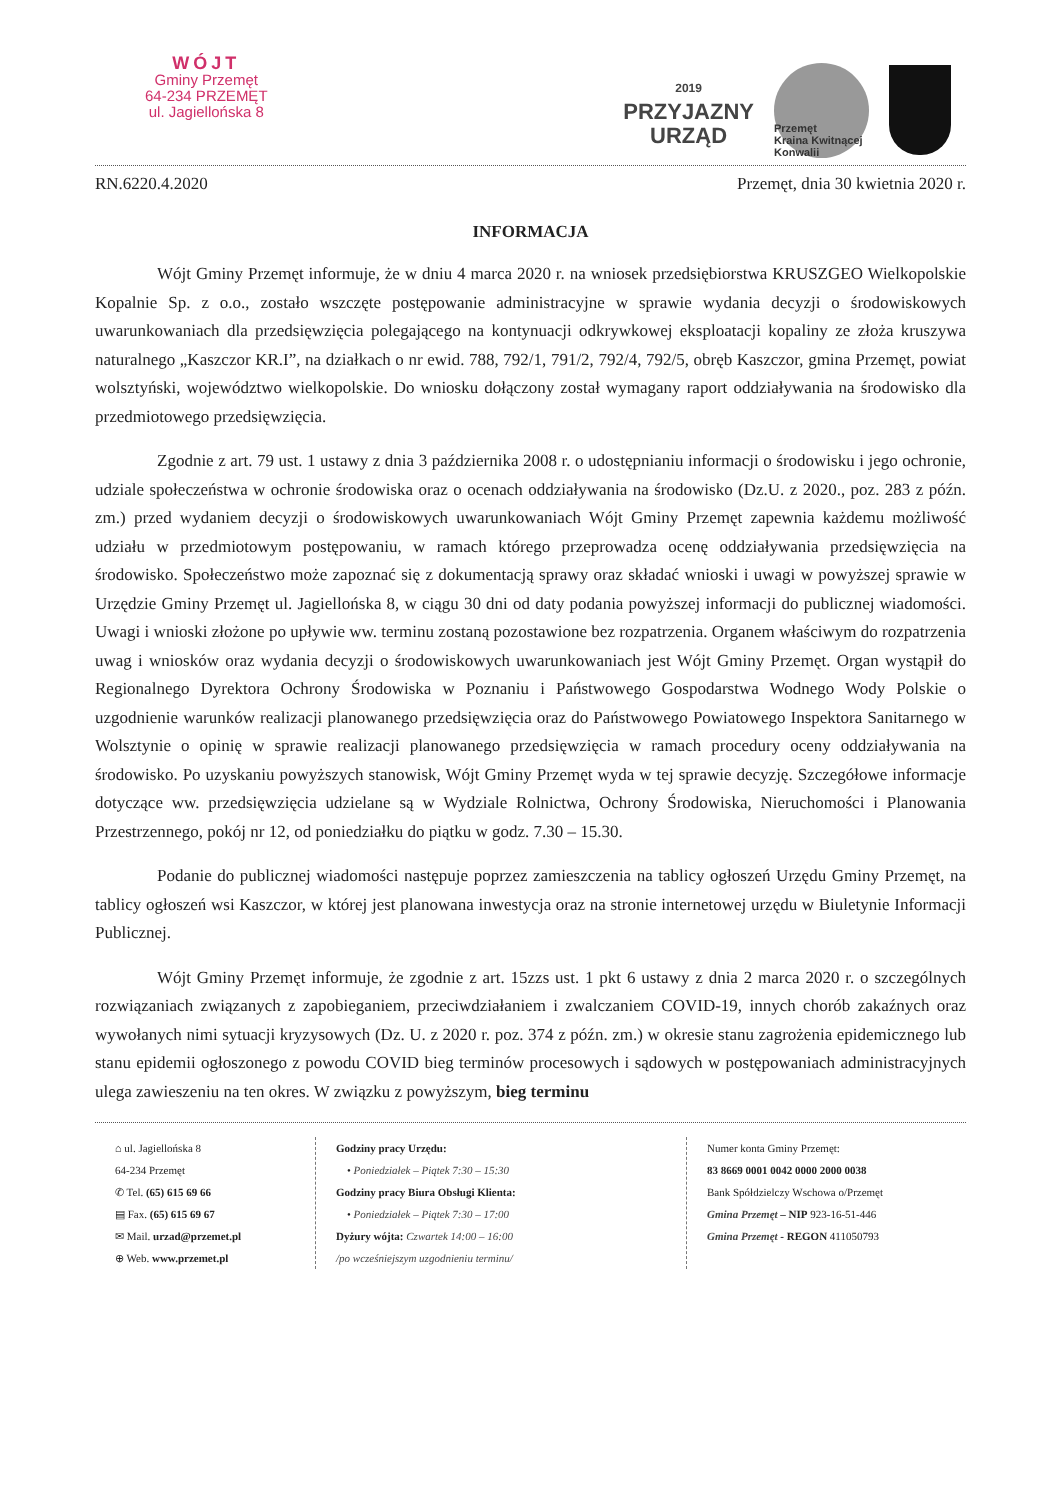WÓJT
Gminy Przemęt
64-234 PRZEMĘT
ul. Jagiellońska 8
2019
PRZYJAZNY
URZĄD
Przemęt
Kraina Kwitnącej Konwalii
RN.6220.4.2020 Przemęt, dnia 30 kwietnia 2020 r.
INFORMACJA
Wójt Gminy Przemęt informuje, że w dniu 4 marca 2020 r. na wniosek przedsiębiorstwa KRUSZGEO Wielkopolskie Kopalnie Sp. z o.o., zostało wszczęte postępowanie administracyjne w sprawie wydania decyzji o środowiskowych uwarunkowaniach dla przedsięwzięcia polegającego na kontynuacji odkrywkowej eksploatacji kopaliny ze złoża kruszywa naturalnego „Kaszczor KR.I”, na działkach o nr ewid. 788, 792/1, 791/2, 792/4, 792/5, obręb Kaszczor, gmina Przemęt, powiat wolsztyński, województwo wielkopolskie. Do wniosku dołączony został wymagany raport oddziaływania na środowisko dla przedmiotowego przedsięwzięcia.
Zgodnie z art. 79 ust. 1 ustawy z dnia 3 października 2008 r. o udostępnianiu informacji o środowisku i jego ochronie, udziale społeczeństwa w ochronie środowiska oraz o ocenach oddziaływania na środowisko (Dz.U. z 2020., poz. 283 z późn. zm.) przed wydaniem decyzji o środowiskowych uwarunkowaniach Wójt Gminy Przemęt zapewnia każdemu możliwość udziału w przedmiotowym postępowaniu, w ramach którego przeprowadza ocenę oddziaływania przedsięwzięcia na środowisko. Społeczeństwo może zapoznać się z dokumentacją sprawy oraz składać wnioski i uwagi w powyższej sprawie w Urzędzie Gminy Przemęt ul. Jagiellońska 8, w ciągu 30 dni od daty podania powyższej informacji do publicznej wiadomości. Uwagi i wnioski złożone po upływie ww. terminu zostaną pozostawione bez rozpatrzenia. Organem właściwym do rozpatrzenia uwag i wniosków oraz wydania decyzji o środowiskowych uwarunkowaniach jest Wójt Gminy Przemęt. Organ wystąpił do Regionalnego Dyrektora Ochrony Środowiska w Poznaniu i Państwowego Gospodarstwa Wodnego Wody Polskie o uzgodnienie warunków realizacji planowanego przedsięwzięcia oraz do Państwowego Powiatowego Inspektora Sanitarnego w Wolsztynie o opinię w sprawie realizacji planowanego przedsięwzięcia w ramach procedury oceny oddziaływania na środowisko. Po uzyskaniu powyższych stanowisk, Wójt Gminy Przemęt wyda w tej sprawie decyzję. Szczegółowe informacje dotyczące ww. przedsięwzięcia udzielane są w Wydziale Rolnictwa, Ochrony Środowiska, Nieruchomości i Planowania Przestrzennego, pokój nr 12, od poniedziałku do piątku w godz. 7.30 – 15.30.
Podanie do publicznej wiadomości następuje poprzez zamieszczenia na tablicy ogłoszeń Urzędu Gminy Przemęt, na tablicy ogłoszeń wsi Kaszczor, w której jest planowana inwestycja oraz na stronie internetowej urzędu w Biuletynie Informacji Publicznej.
Wójt Gminy Przemęt informuje, że zgodnie z art. 15zzs ust. 1 pkt 6 ustawy z dnia 2 marca 2020 r. o szczególnych rozwiązaniach związanych z zapobieganiem, przeciwdziałaniem i zwalczaniem COVID-19, innych chorób zakaźnych oraz wywołanych nimi sytuacji kryzysowych (Dz. U. z 2020 r. poz. 374 z późn. zm.) w okresie stanu zagrożenia epidemicznego lub stanu epidemii ogłoszonego z powodu COVID bieg terminów procesowych i sądowych w postępowaniach administracyjnych ulega zawieszeniu na ten okres. W związku z powyższym, bieg terminu
⌂ ul. Jagiellońska 8
64-234 Przemęt
✆ Tel. (65) 615 69 66
▤ Fax. (65) 615 69 67
✉ Mail. urzad@przemet.pl
⊕ Web. www.przemet.pl
Godziny pracy Urzędu:
• Poniedziałek – Piątek 7:30 – 15:30
Godziny pracy Biura Obsługi Klienta:
• Poniedziałek – Piątek 7:30 – 17:00
Dyżury wójta: Czwartek 14:00 – 16:00
/po wcześniejszym uzgodnieniu terminu/
Numer konta Gminy Przemęt:
83 8669 0001 0042 0000 2000 0038
Bank Spółdzielczy Wschowa o/Przemęt
Gmina Przemęt – NIP 923-16-51-446
Gmina Przemęt - REGON 411050793